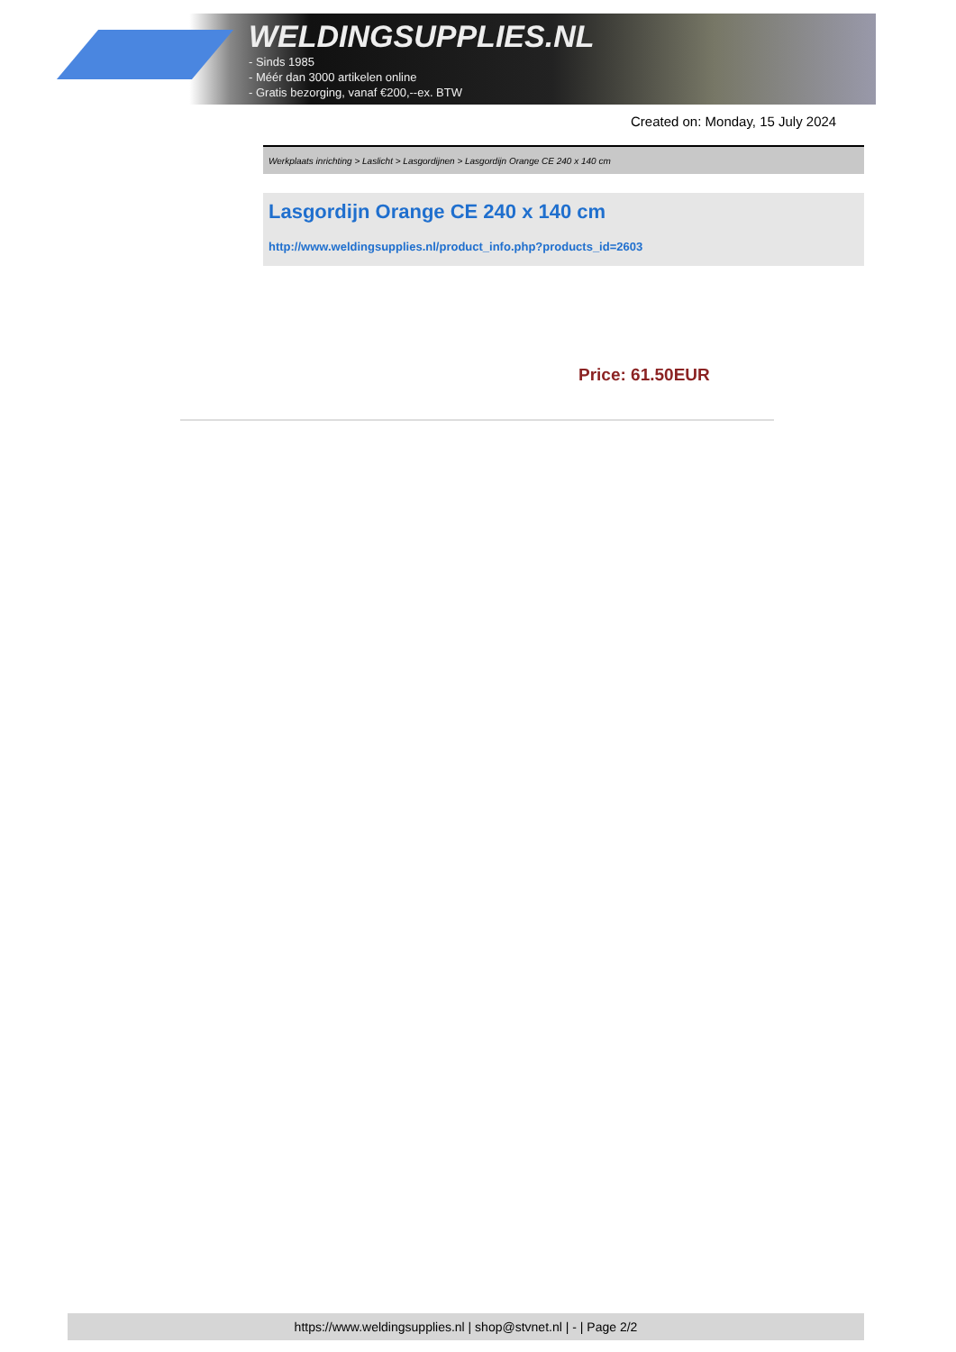WELDINGSUPPLIES.NL
- Sinds 1985
- Méér dan 3000 artikelen online
- Gratis bezorging, vanaf €200,--ex. BTW
Created on: Monday, 15 July 2024
Werkplaats inrichting > Laslicht > Lasgordijnen > Lasgordijn Orange CE 240 x 140 cm
Lasgordijn Orange CE 240 x 140 cm
http://www.weldingsupplies.nl/product_info.php?products_id=2603
Price: 61.50EUR
https://www.weldingsupplies.nl | shop@stvnet.nl | - | Page 2/2